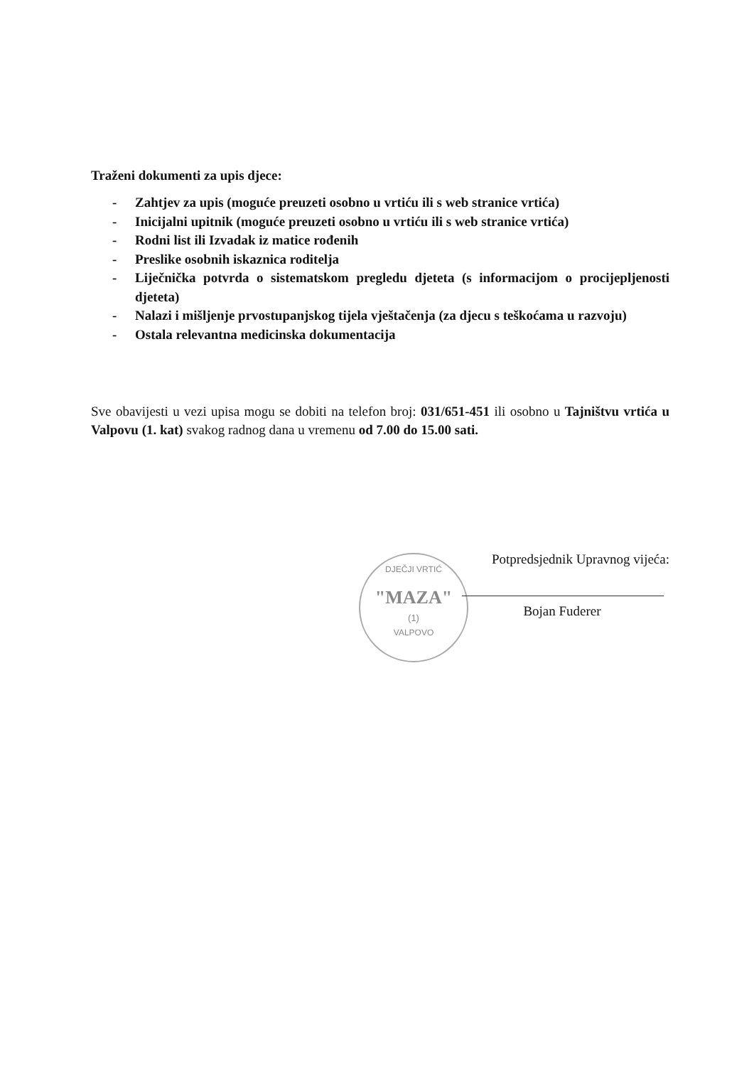Traženi dokumenti za upis djece:
- Zahtjev za upis (moguće preuzeti osobno u vrtiću ili s web stranice vrtića)
- Inicijalni upitnik (moguće preuzeti osobno u vrtiću ili s web stranice vrtića)
- Rodni list ili Izvadak iz matice rođenih
- Preslike osobnih iskaznica roditelja
- Liječnička potvrda o sistematskom pregledu djeteta (s informacijom o procijepljenosti djeteta)
- Nalazi i mišljenje prvostupanjskog tijela vještačenja (za djecu s teškoćama u razvoju)
- Ostala relevantna medicinska dokumentacija
Sve obavijesti u vezi upisa mogu se dobiti na telefon broj: 031/651-451 ili osobno u Tajništvu vrtića u Valpovu (1. kat) svakog radnog dana u vremenu od 7.00 do 15.00 sati.
DJEČJI VRTIĆ
"MAZA"
(1)
VALPOVO
Potpredsjednik Upravnog vijeća:
Bojan Fuderer